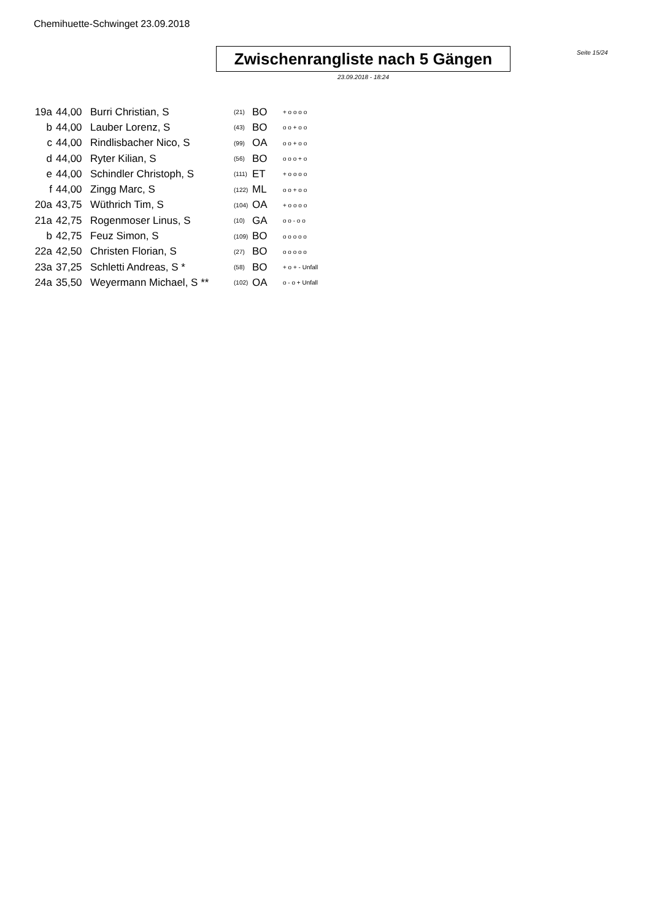Chemihuette-Schwinget 23.09.2018
Zwischenrangliste nach 5 Gängen
23.09.2018 - 18:24
Seite 15/24
| 19a | 44,00 | Burri Christian, S | (21) | BO | + o o o o |
| b | 44,00 | Lauber Lorenz, S | (43) | BO | o o + o o |
| c | 44,00 | Rindlisbacher Nico, S | (99) | OA | o o + o o |
| d | 44,00 | Ryter Kilian, S | (56) | BO | o o o + o |
| e | 44,00 | Schindler Christoph, S | (111) | ET | + o o o o |
| f | 44,00 | Zingg Marc, S | (122) | ML | o o + o o |
| 20a | 43,75 | Wüthrich Tim, S | (104) | OA | + o o o o |
| 21a | 42,75 | Rogenmoser Linus, S | (10) | GA | o o - o o |
| b | 42,75 | Feuz Simon, S | (109) | BO | o o o o o |
| 22a | 42,50 | Christen Florian, S | (27) | BO | o o o o o |
| 23a | 37,25 | Schletti Andreas, S * | (58) | BO | + o + - Unfall |
| 24a | 35,50 | Weyermann Michael, S ** | (102) | OA | o - o + Unfall |